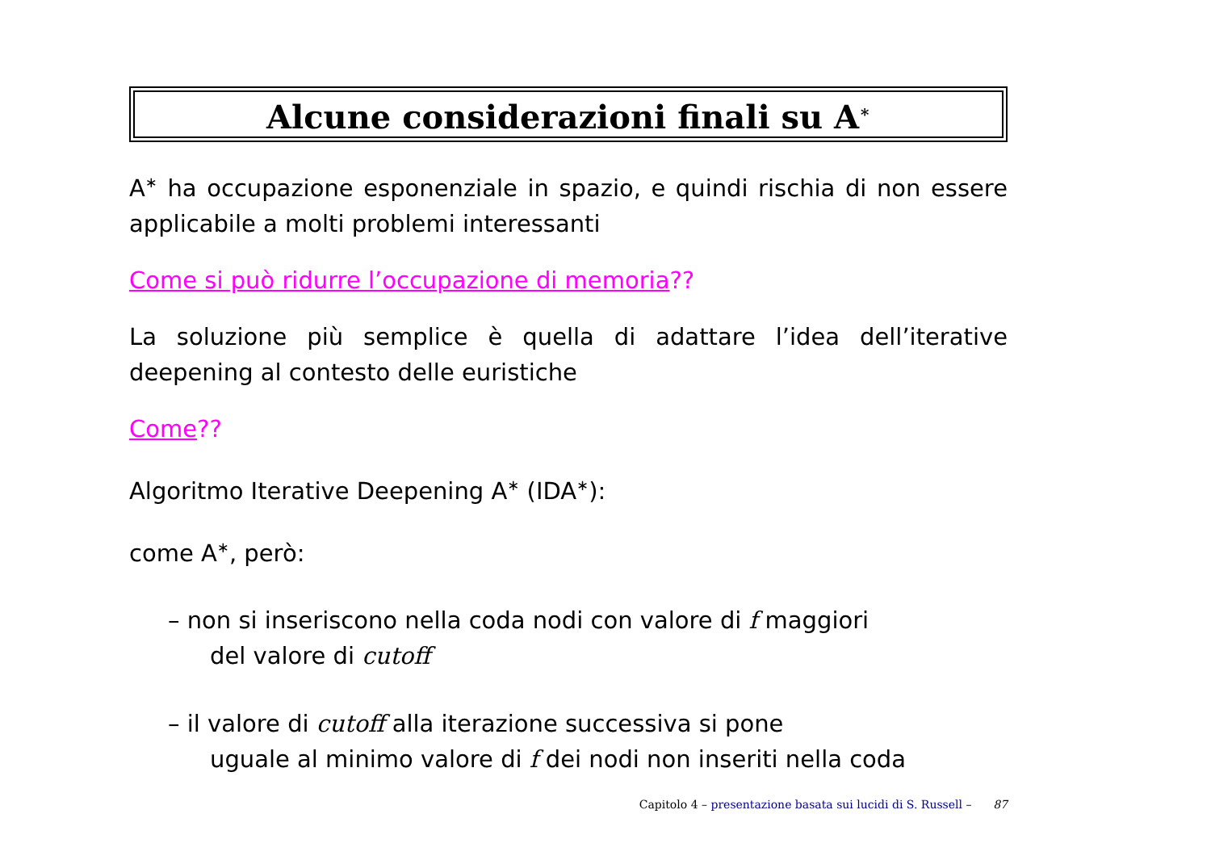Alcune considerazioni finali su A<sup>∗</sup>
A<sup>∗</sup> ha occupazione esponenziale in spazio, e quindi rischia di non essere applicabile a molti problemi interessanti
Come si può ridurre l’occupazione di memoria??
La soluzione più semplice è quella di adattare l’idea dell’iterative deepening al contesto delle euristiche
Come??
Algoritmo Iterative Deepening A<sup>∗</sup> (IDA<sup>∗</sup>):
come A<sup>∗</sup>, però:
– non si inseriscono nella coda nodi con valore di f maggiori
del valore di cutoff
– il valore di cutoff alla iterazione successiva si pone
uguale al minimo valore di f dei nodi non inseriti nella coda
Capitolo 4 – presentazione basata sui lucidi di S. Russell – 87